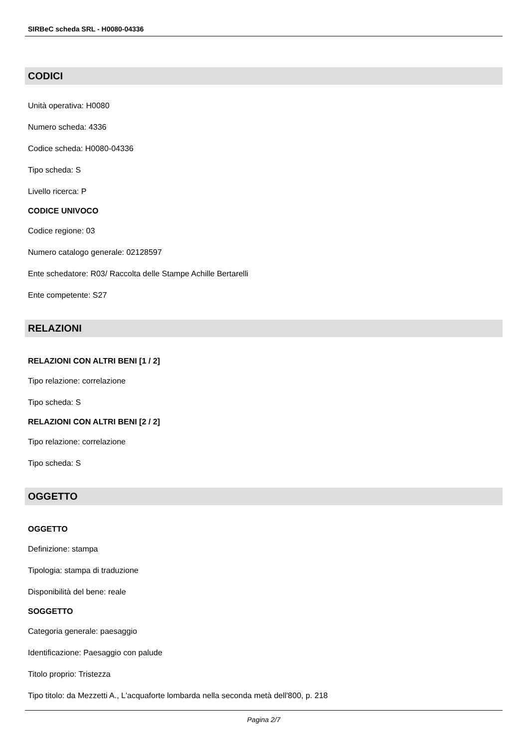SIRBeC scheda SRL - H0080-04336
CODICI
Unità operativa: H0080
Numero scheda: 4336
Codice scheda: H0080-04336
Tipo scheda: S
Livello ricerca: P
CODICE UNIVOCO
Codice regione: 03
Numero catalogo generale: 02128597
Ente schedatore: R03/ Raccolta delle Stampe Achille Bertarelli
Ente competente: S27
RELAZIONI
RELAZIONI CON ALTRI BENI [1 / 2]
Tipo relazione: correlazione
Tipo scheda: S
RELAZIONI CON ALTRI BENI [2 / 2]
Tipo relazione: correlazione
Tipo scheda: S
OGGETTO
OGGETTO
Definizione: stampa
Tipologia: stampa di traduzione
Disponibilità del bene: reale
SOGGETTO
Categoria generale: paesaggio
Identificazione: Paesaggio con palude
Titolo proprio: Tristezza
Tipo titolo: da Mezzetti A., L'acquaforte lombarda nella seconda metà dell'800, p. 218
Pagina 2/7